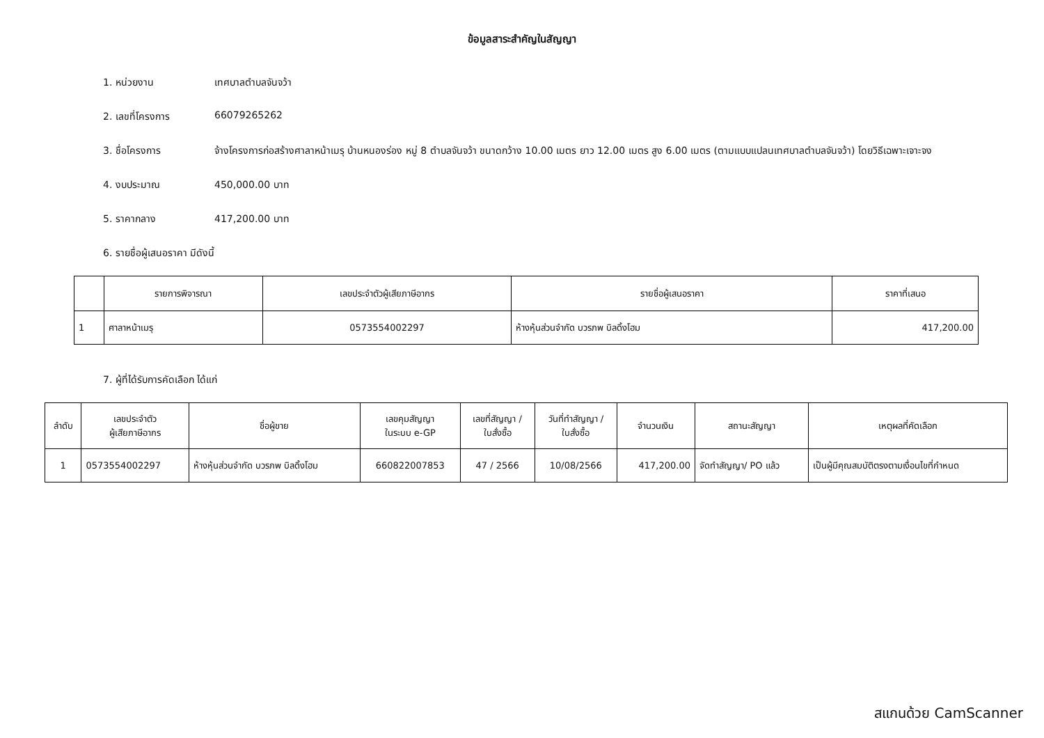ข้อมูลสาระสำคัญในสัญญา
1. หน่วยงาน เทศบาลตำบลจันจว้า
2. เลขที่โครงการ 66079265262
3. ชื่อโครงการ จ้างโครงการก่อสร้างศาลาหน้าเมรุ บ้านหนองร่อง หมู่ 8 ตำบลจันจว้า ขนาดกว้าง 10.00 เมตร ยาว 12.00 เมตร สูง 6.00 เมตร (ตามแบบแปลนเทศบาลตำบลจันจว้า) โดยวิธีเฉพาะเจาะจง
4. งบประมาณ 450,000.00 บาท
5. ราคากลาง 417,200.00 บาท
6. รายชื่อผู้เสนอราคา มีดังนี้
| | รายการพิจารณา | เลขประจำตัวผู้เสียภาษีอากร | รายชื่อผู้เสนอราคา | ราคาที่เสนอ |
| --- | --- | --- | --- | --- |
| 1 | ศาลาหน้าเมรุ | 0573554002297 | ห้างหุ้นส่วนจำกัด บวรภพ บิลดิ้งโฮม | 417,200.00 |
7. ผู้ที่ได้รับการคัดเลือก ได้แก่
| ลำดับ | เลขประจำตัว ผู้เสียภาษีอากร | ชื่อผู้ขาย | เลขคุมสัญญา ในระบบ e-GP | เลขที่สัญญา / ใบสั่งซื้อ | วันที่ทำสัญญา / ใบสั่งซื้อ | จำนวนเงิน | สถานะสัญญา | เหตุผลที่คัดเลือก |
| --- | --- | --- | --- | --- | --- | --- | --- | --- |
| 1 | 0573554002297 | ห้างหุ้นส่วนจำกัด บวรภพ บิลดิ้งโฮม | 660822007853 | 47 / 2566 | 10/08/2566 | 417,200.00 | จัดทำสัญญา/ PO แล้ว | เป็นผู้มีคุณสมบัติตรงตามเงื่อนไขที่กำหนด |
สแกนด้วย CamScanner